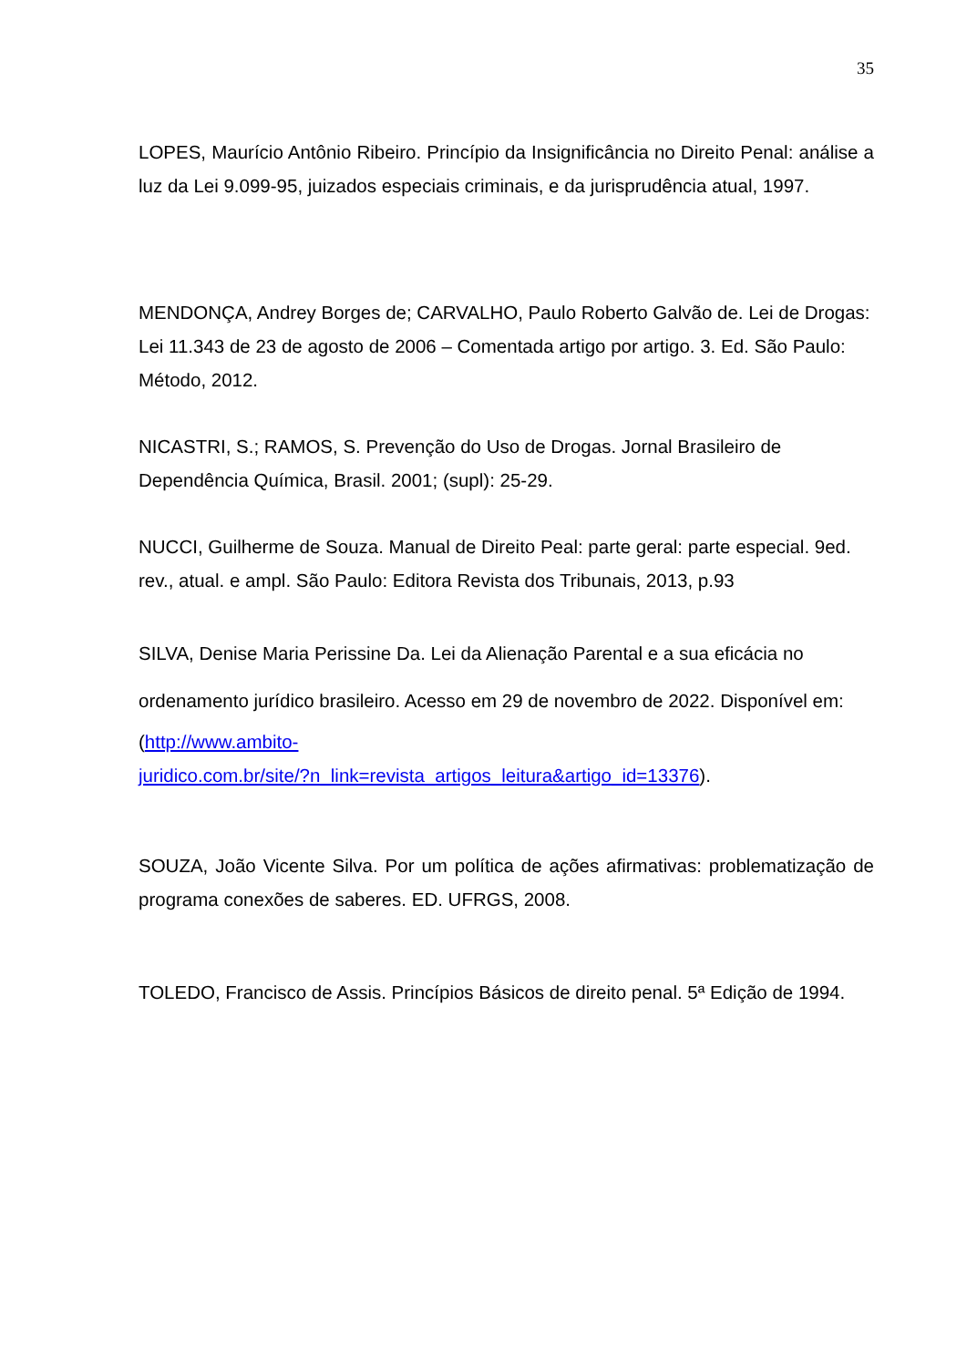35
LOPES, Maurício Antônio Ribeiro. Princípio da Insignificância no Direito Penal: análise a luz da Lei 9.099-95, juizados especiais criminais, e da jurisprudência atual, 1997.
MENDONÇA, Andrey Borges de; CARVALHO, Paulo Roberto Galvão de. Lei de Drogas: Lei 11.343 de 23 de agosto de 2006 – Comentada artigo por artigo. 3. Ed. São Paulo: Método, 2012.
NICASTRI, S.; RAMOS, S. Prevenção do Uso de Drogas. Jornal Brasileiro de Dependência Química, Brasil. 2001; (supl): 25-29.
NUCCI, Guilherme de Souza. Manual de Direito Peal: parte geral: parte especial. 9ed. rev., atual. e ampl. São Paulo: Editora Revista dos Tribunais, 2013, p.93
SILVA, Denise Maria Perissine Da. Lei da Alienação Parental e a sua eficácia no ordenamento jurídico brasileiro. Acesso em 29 de novembro de 2022. Disponível em:
(http://www.ambito-
juridico.com.br/site/?n_link=revista_artigos_leitura&artigo_id=13376).
SOUZA, João Vicente Silva. Por um política de ações afirmativas: problematização de programa conexões de saberes. ED. UFRGS, 2008.
TOLEDO, Francisco de Assis. Princípios Básicos de direito penal. 5ª Edição de 1994.